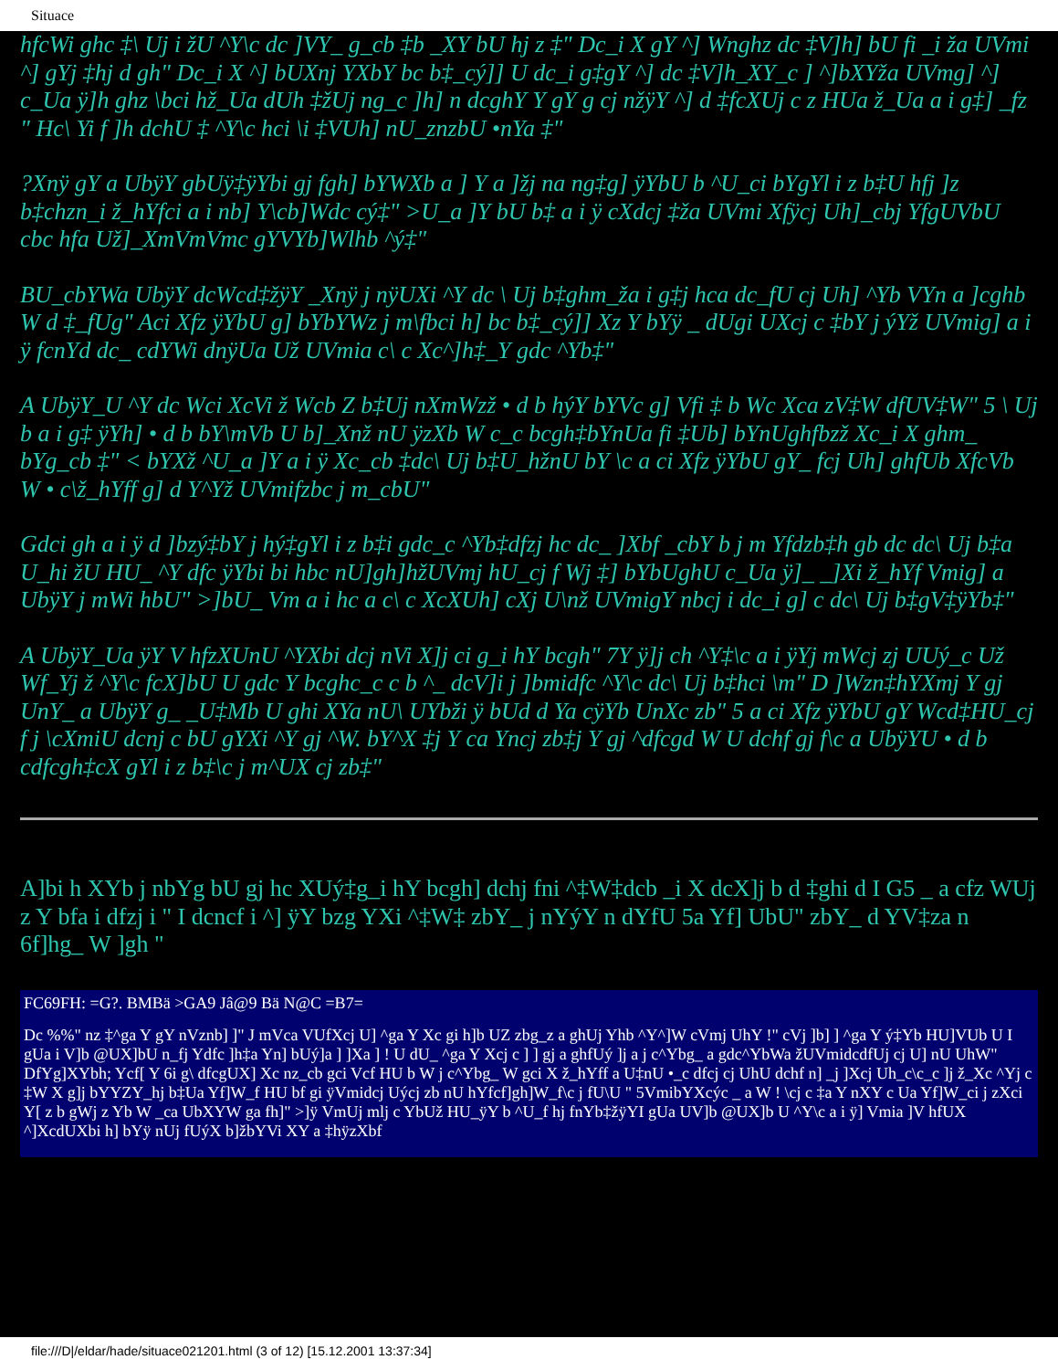Situace
hfcWi ghc ‡\ Uj i žU ^Y\c dc ]VY_ g_cb ‡b _XY bU hj z ‡" Dc_i X gY ^] Wnghz dc ‡V]h] bU fi _i ža UVmi ^] gYj ‡hj d gh" Dc_i X ^] bUXnj YXbY bc b‡_cý]] U dc_i g‡gY ^] dc ‡V]h_XY_c ] ^]bXYža UVmg] ^] c_Ua ÿ]h ghz \bci hž_Ua dUh ‡žUj ng_c ]h] n dcghY Y gY g cj nžÿY ^] d ‡fcXUj c z HUa ž_Ua a i g‡] _fz " Hc\ Yi f ]h dchU ‡ ^Y\c hci \i ‡VUh] nU_znzbU •nYa ‡"
?Xnÿ gY a UbÿY gbUÿ‡ÿYbi gj fgh] bYWXb a ] Y a ]žj na ng‡g] ÿYbU b ^U_ci bYgYl i z b‡U hfj ]z b‡chzn_i ž_hYfci a i nb] Y\cb]Wdc cý‡" >U_a ]Y bU b‡ a i ÿ cXdcj ‡ža UVmi Xfÿcj Uh]_cbj YfgUVbU cbc hfa Už]_XmVmVmc gYVYb]Wlhb ^ý‡"
BU_cbYWa UbÿY dcWcd‡žÿY _Xnÿ j nÿUXi ^Y dc \ Uj b‡ghm_ža i g‡j hca dc_fU cj Uh] ^Yb VYn a ]cghb W d ‡_fUg" Aci Xfz ÿYbU g] bYbYWz j m\fbci h] bc b‡_cý]] Xz Y bYÿ _ dUgi UXcj c ‡bY j ýYž UVmig] a i ÿ fcnYd dc_ cdYWi dnÿUa Už UVmia c\ c Xc^]h‡_Y gdc ^Yb‡"
A UbÿY_U ^Y dc Wci XcVi ž Wcb Z b‡Uj nXmWzž • d b hýY bYVc g] Vfi ‡ b Wc Xca zV‡W dfUV‡W" 5 \ Uj b a i g‡ ÿYh] • d b bY\mVb U b]_Xnž nU ÿzXb W c_c bcgh‡bYnUa fi ‡Ub] bYnUghfbzž Xc_i X ghm_ bYg_cb ‡" < bYXž ^U_a ]Y a i ÿ Xc_cb ‡dc\ Uj b‡U_hžnU bY \c a ci Xfz ÿYbU gY_ fcj Uh] ghfUb XfcVb W • c\ž_hYff g] d Y^Yž UVmifzbc j m_cbU"
Gdci gh a i ÿ d ]bzý‡bY j hý‡gYl i z b‡i gdc_c ^Yb‡dfzj hc dc_ ]Xbf _cbY b j m Yfdzb‡h gb dc dc\ Uj b‡a U_hi žU HU_ ^Y dfc ÿYbi bi hbc nU]gh]hžUVmj hU_cj f Wj ‡] bYbUghU c_Ua ÿ]_ _]Xi ž_hYf Vmig] a UbÿY j mWi hbU" >]bU_ Vm a i hc a c\ c XcXUh] cXj U\nž UVmigY nbcj i dc_i g] c dc\ Uj b‡gV‡ÿYb‡"
A UbÿY_Ua ÿY V hfzXUnU ^YXbi dcj nVi X]j ci g_i hY bcgh" 7Y ÿ]j ch ^Y‡\c a i ÿYj mWcj zj UUý_c Už Wf_Yj ž ^Y\c fcX]bU U gdc Y bcghc_c c b ^_ dcV]i j ]bmidfc ^Y\c dc\ Uj b‡hci \m" D ]Wzn‡hYXmj Y gj UnY_ a UbÿY g_ _U‡Mb U ghi XYa nU\ UYbži ÿ bUd d Ya cÿYb UnXc zb" 5 a ci Xfz ÿYbU gY Wcd‡HU_cj f j \cXmiU dcnj c bU gYXi ^Y gj ^W. bY^X ‡j Y ca Yncj zb‡j Y gj ^dfcgd W U dchf gj f\c a UbÿYU • d b cdfcgh‡cX gYl i z b‡\c j m^UX cj zb‡"
A]bi h XYb j nbYg bU gj hc XUý‡g_i hY bcgh] dchj fni ^‡W‡dcb _i X dcX]j b d ‡ghi d I G5 _ a cfz WUj z Y bfa i dfzj i " I dcncf i ^] ÿY bzg YXi ^‡W‡ zbY_ j nYýY n dYfU 5a Yf] UbU" zbY_ d YV‡za n 6f]hg_ W ]gh "
FC69FH: =G?. BMBä >GA9 Jâ@9 Bä N@C =B7=
Dc %%" nz ‡^ga Y gY nVznb] ]" J mVca VUfXcj U] ^ga Y Xc gi h]b UZ zbg_z a ghUj Yhb ^Y^]W cVmj UhY !" cVj ]b] ] ^ga Y ý‡Yb HU]VUb U I gUa i V]b @UX]bU n_fj Ydfc ]h‡a Yn] bUý]a ] ]Xa ] ! U dU_ ^ga Y Xcj c ] ] gj a ghfUý ]j a j c^Ybg_ a gdc^YbWa žUVmidcdfUj cj U] nU UhW" DfYg]XYbh; Ycf[ Y 6i g\ dfcgUX] Xc nz_cb gci Vcf HU b W j c^Ybg_ W gci X ž_hYff a U‡nU •_c dfcj cj UhU dchf n] _j ]Xcj Uh_c\c_c ]j ž_Xc ^Yj c ‡W X g]j bYYZY_hj b‡Ua Yf]W_f HU bf gi ÿVmidcj Uýcj zb nU hYfcf]gh]W_f\c j fU\U " 5VmibYXcýc _ a W ! \cj c ‡a Y nXY c Ua Yf]W_ci j zXci Y[ z b gWj z Yb W _ca UbXYW ga fh]" >]ÿ VmUj mlj c YbUž HU_ÿY b ^U_f hj fnYb‡žÿYI gUa UV]b @UX]b U ^Y\c a i ÿ] Vmia ]V hfUX ^]XcdUXbi h] bYÿ nUj fUýX b]žbYVi XY a ‡hÿzXbf
file:///D|/eldar/hade/situace021201.html (3 of 12) [15.12.2001 13:37:34]